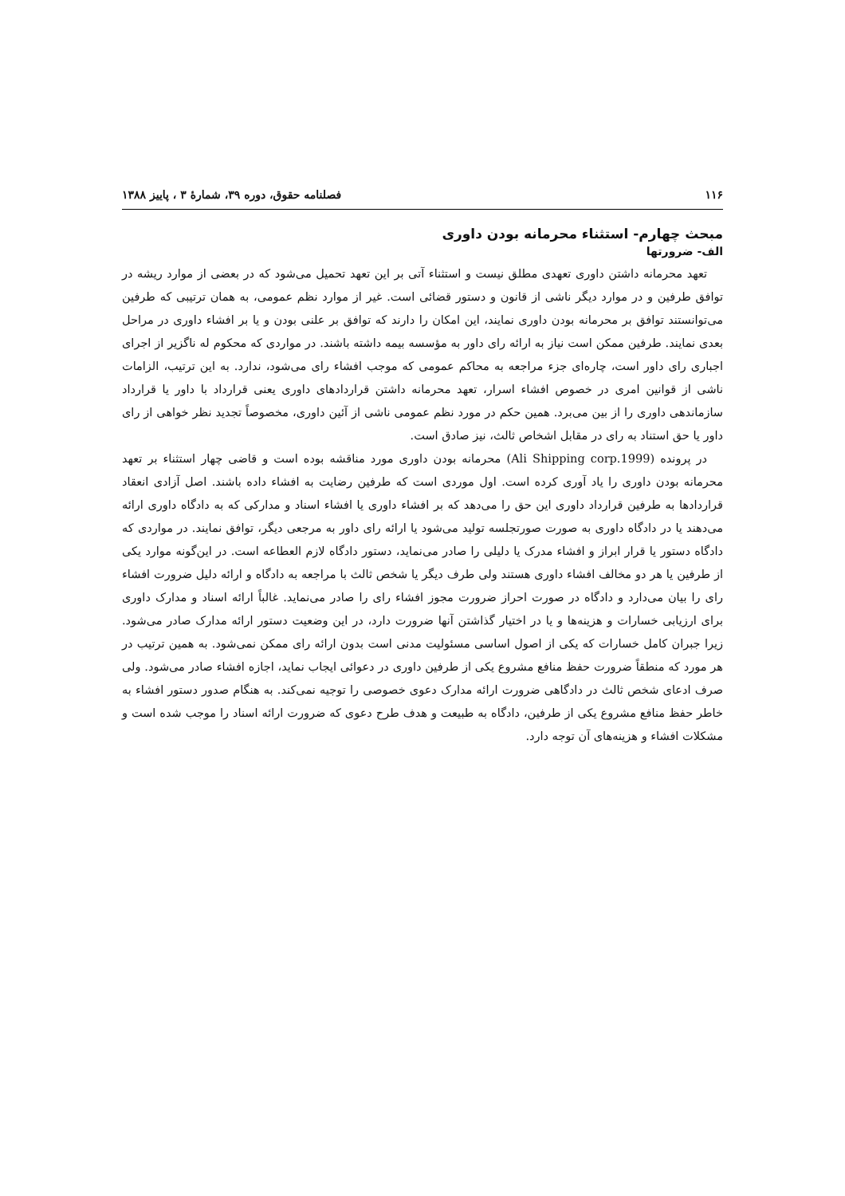۱۱۶ فصلنامه حقوق، دوره ۳۹، شمارۀ ۳ ، پاییز ۱۳۸۸
مبحث چهارم- استثناء محرمانه بودن داوری
الف- ضرورتها
تعهد محرمانه داشتن داوری تعهدی مطلق نیست و استثناء آتی بر این تعهد تحمیل می‌شود که در بعضی از موارد ریشه در توافق طرفین و در موارد دیگر ناشی از قانون و دستور قضائی است. غیر از موارد نظم عمومی، به همان ترتیبی که طرفین می‌توانستند توافق بر محرمانه بودن داوری نمایند، این امکان را دارند که توافق بر علنی بودن و یا بر افشاء داوری در مراحل بعدی نمایند. طرفین ممکن است نیاز به ارائه رای داور به مؤسسه بیمه داشته باشند. در مواردی که محکوم له ناگزیر از اجرای اجباری رای داور است، چاره‌ای جزء مراجعه به محاکم عمومی که موجب افشاء رای می‌شود، ندارد. به این ترتیب، الزامات ناشی از قوانین امری در خصوص افشاء اسرار، تعهد محرمانه داشتن قراردادهای داوری یعنی قرارداد با داور یا قرارداد سازماندهی داوری را از بین می‌برد. همین حکم در مورد نظم عمومی ناشی از آئین داوری، مخصوصاً تجدید نظر خواهی از رای داور یا حق استناد به رای در مقابل اشخاص ثالث، نیز صادق است.
در پرونده (Ali Shipping corp.1999) محرمانه بودن داوری مورد مناقشه بوده است و قاضی چهار استثناء بر تعهد محرمانه بودن داوری را یاد آوری کرده است. اول موردی است که طرفین رضایت به افشاء داده باشند. اصل آزادی انعقاد قراردادها به طرفین قرارداد داوری این حق را می‌دهد که بر افشاء داوری یا افشاء اسناد و مدارکی که به دادگاه داوری ارائه می‌دهند یا در دادگاه داوری به صورت صورتجلسه تولید می‌شود یا ارائه رای داور به مرجعی دیگر، توافق نمایند. در مواردی که دادگاه دستور یا قرار ابراز و افشاء مدرک یا دلیلی را صادر می‌نماید، دستور دادگاه لازم العطاعه است. در این‌گونه موارد یکی از طرفین یا هر دو مخالف افشاء داوری هستند ولی طرف دیگر یا شخص ثالث با مراجعه به دادگاه و ارائه دلیل ضرورت افشاء رای را بیان می‌دارد و دادگاه در صورت احراز ضرورت مجوز افشاء رای را صادر می‌نماید. غالباً ارائه اسناد و مدارک داوری برای ارزیابی خسارات و هزینه‌ها و یا در اختیار گذاشتن آنها ضرورت دارد، در این وضعیت دستور ارائه مدارک صادر می‌شود. زیرا جبران کامل خسارات که یکی از اصول اساسی مسئولیت مدنی است بدون ارائه رای ممکن نمی‌شود. به همین ترتیب در هر مورد که منطقاً ضرورت حفظ منافع مشروع یکی از طرفین داوری در دعوائی ایجاب نماید، اجازه افشاء صادر می‌شود. ولی صرف ادعای شخص ثالث در دادگاهی ضرورت ارائه مدارک دعوی خصوصی را توجیه نمی‌کند. به هنگام صدور دستور افشاء به خاطر حفظ منافع مشروع یکی از طرفین، دادگاه به طبیعت و هدف طرح دعوی که ضرورت ارائه اسناد را موجب شده است و مشکلات افشاء و هزینه‌های آن توجه دارد.